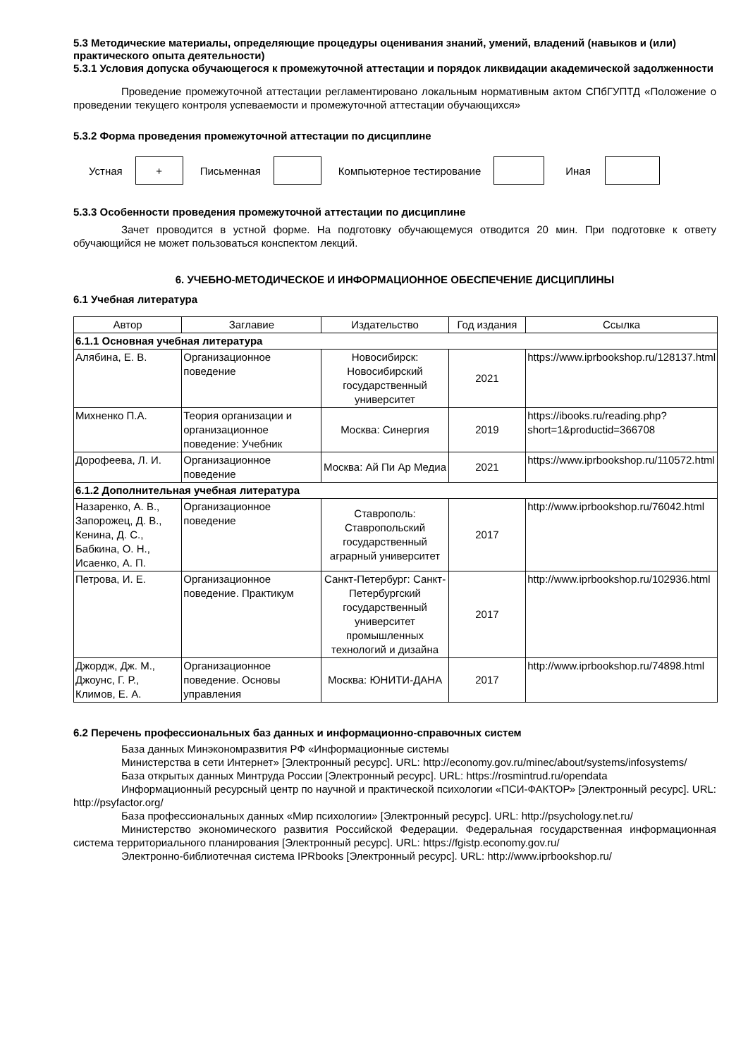5.3 Методические материалы, определяющие процедуры оценивания знаний, умений, владений (навыков и (или) практического опыта деятельности)
5.3.1 Условия допуска обучающегося к промежуточной аттестации и порядок ликвидации академической задолженности
Проведение промежуточной аттестации регламентировано локальным нормативным актом СПбГУПТД «Положение о проведении текущего контроля успеваемости и промежуточной аттестации обучающихся»
5.3.2 Форма проведения промежуточной аттестации по дисциплине
Устная
+
Письменная Компьютерное тестирование Иная
5.3.3 Особенности проведения промежуточной аттестации по дисциплине
Зачет проводится в устной форме. На подготовку обучающемуся отводится 20 мин. При подготовке к ответу обучающийся не может пользоваться конспектом лекций.
6. УЧЕБНО-МЕТОДИЧЕСКОЕ И ИНФОРМАЦИОННОЕ ОБЕСПЕЧЕНИЕ ДИСЦИПЛИНЫ
6.1 Учебная литература
| Автор | Заглавие | Издательство | Год издания | Ссылка |
| --- | --- | --- | --- | --- |
| 6.1.1 Основная учебная литература | | | | |
| Алябина, Е. В. | Организационное поведение | Новосибирск: Новосибирский государственный университет | 2021 | https://www.iprbookshop.ru/128137.html |
| Михненко П.А. | Теория организации и организационное поведение: Учебник | Москва: Синергия | 2019 | https://ibooks.ru/reading.php?short=1&productid=366708 |
| Дорофеева, Л. И. | Организационное поведение | Москва: Ай Пи Ар Медиа | 2021 | https://www.iprbookshop.ru/110572.html |
| 6.1.2 Дополнительная учебная литература | | | | |
| Назаренко, А. В., Запорожец, Д. В., Кенина, Д. С., Бабкина, О. Н., Исаенко, А. П. | Организационное поведение | Ставрополь: Ставропольский государственный аграрный университет | 2017 | http://www.iprbookshop.ru/76042.html |
| Петрова, И. Е. | Организационное поведение. Практикум | Санкт-Петербург: Санкт-Петербургский государственный университет промышленных технологий и дизайна | 2017 | http://www.iprbookshop.ru/102936.html |
| Джордж, Дж. М., Джоунс, Г. Р., Климов, Е. А. | Организационное поведение. Основы управления | Москва: ЮНИТИ-ДАНА | 2017 | http://www.iprbookshop.ru/74898.html |
6.2 Перечень профессиональных баз данных и информационно-справочных систем
База данных Минэкономразвития РФ «Информационные системы
Министерства в сети Интернет» [Электронный ресурс]. URL: http://economy.gov.ru/minec/about/systems/infosystems/
База открытых данных Минтруда России [Электронный ресурс]. URL: https://rosmintrud.ru/opendata
Информационный ресурсный центр по научной и практической психологии «ПСИ-ФАКТОР» [Электронный ресурс]. URL: http://psyfactor.org/
База профессиональных данных «Мир психологии» [Электронный ресурс]. URL: http://psychology.net.ru/
Министерство экономического развития Российской Федерации. Федеральная государственная информационная система территориального планирования [Электронный ресурс]. URL: https://fgistp.economy.gov.ru/
Электронно-библиотечная система IPRbooks [Электронный ресурс]. URL: http://www.iprbookshop.ru/